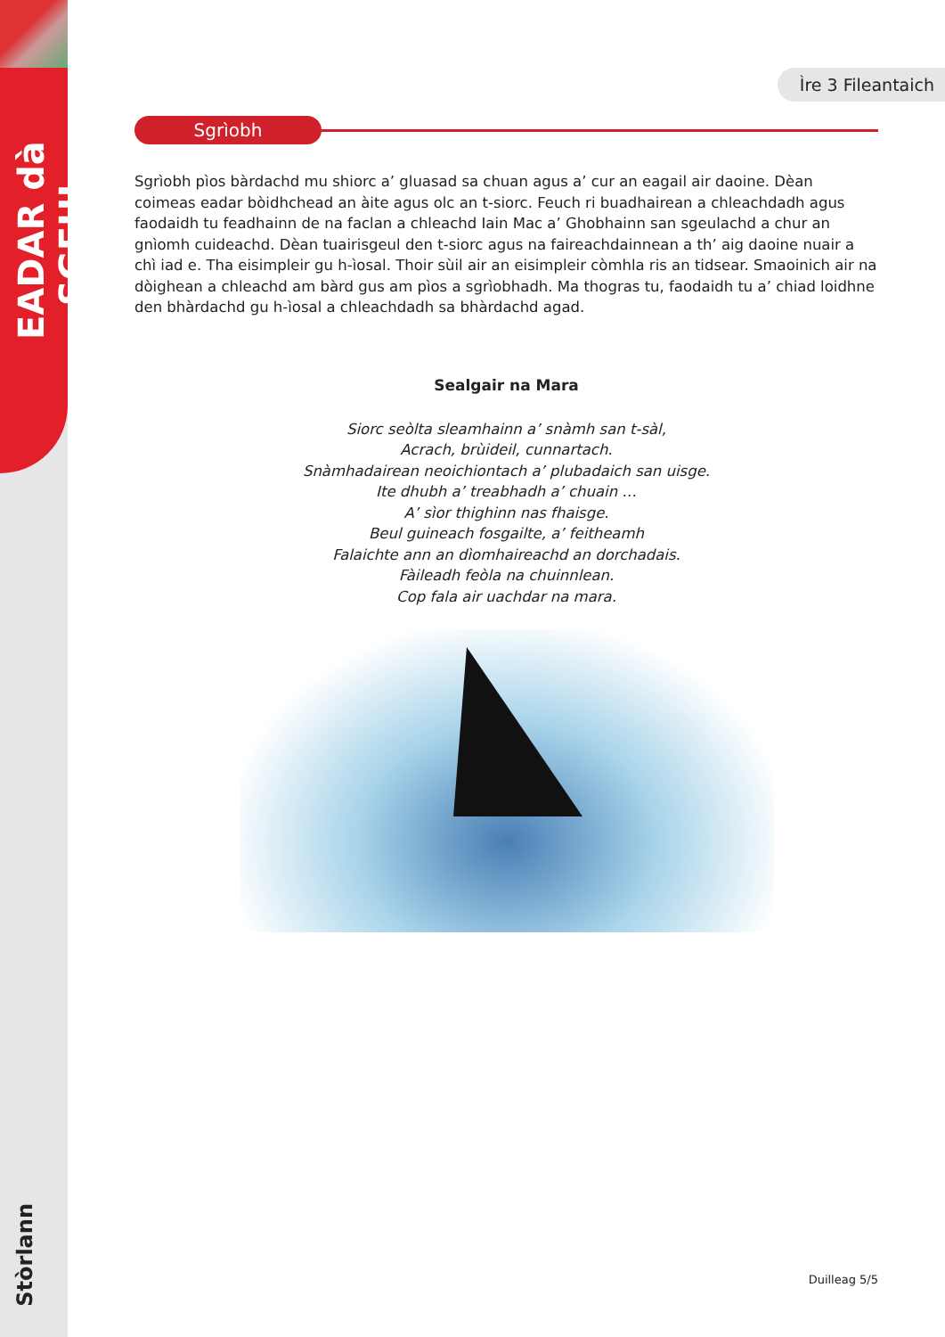EADAR dà SGEUL
Stòrlann
Ìre 3 Fileantaich
Sgrìobh
Sgrìobh pìos bàrdachd mu shiorc a’ gluasad sa chuan agus a’ cur an eagail air daoine. Dèan coimeas eadar bòidhchead an àite agus olc an t-siorc. Feuch ri buadhairean a chleachdadh agus faodaidh tu feadhainn de na faclan a chleachd Iain Mac a’ Ghobhainn san sgeulachd a chur an gnìomh cuideachd. Dèan tuairisgeul den t-siorc agus na faireachdainnean a th’ aig daoine nuair a chì iad e. Tha eisimpleir gu h-ìosal. Thoir sùil air an eisimpleir còmhla ris an tidsear. Smaoinich air na dòighean a chleachd am bàrd gus am pìos a sgrìobhadh. Ma thogras tu, faodaidh tu a’ chiad loidhne den bhàrdachd gu h-ìosal a chleachdadh sa bhàrdachd agad.
Sealgair na Mara
Siorc seòlta sleamhainn a’ snàmh san t-sàl,
Acrach, brùideil, cunnartach.
Snàmhadairean neoichiontach a’ plubadaich san uisge.
Ite dhubh a’ treabhadh a’ chuain …
A’ sìor thighinn nas fhaisge.
Beul guineach fosgailte, a’ feitheamh
Falaichte ann an dìomhaireachd an dorchadais.
Fàileadh feòla na chuinnlean.
Cop fala air uachdar na mara.
Duilleag 5/5